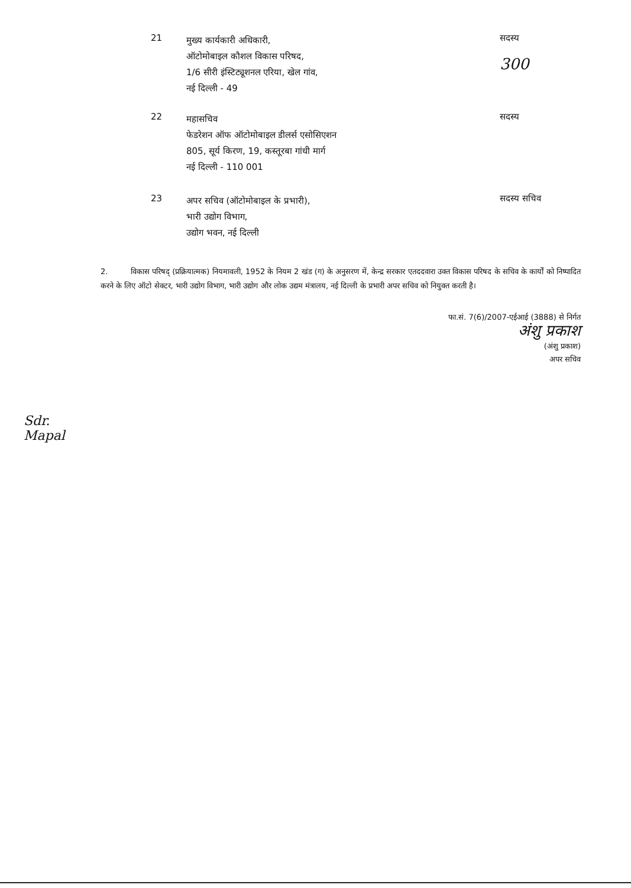21
मुख्य कार्यकारी अधिकारी,
ऑटोमोबाइल कौशल विकास परिषद,
1/6 सीरी इंस्टिट्यूशनल एरिया, खेल गांव,
नई दिल्ली - 49
सदस्य
300
22
महासचिव
फेडरेशन ऑफ ऑटोमोबाइल डीलर्स एसोसिएशन
805, सूर्य किरण, 19, कस्तूरबा गांधी मार्ग
नई दिल्ली - 110 001
सदस्य
23
अपर सचिव (ऑटोमोबाइल के प्रभारी),
भारी उद्योग विभाग,
उद्योग भवन, नई दिल्ली
सदस्य सचिव
2. विकास परिषद् (प्रक्रियात्मक) नियमावली, 1952 के नियम 2 खंड (ग) के अनुसरण में, केन्द्र सरकार एतददवारा उक्त विकास परिषद के सचिव के कार्यों को निष्पादित करने के लिए ऑटो सेक्टर, भारी उद्योग विभाग, भारी उद्योग और लोक उद्यम मंत्रालय, नई दिल्ली के प्रभारी अपर सचिव को नियुक्त करती है।
फा.सं. 7(6)/2007-एईआई (3888) से निर्गत
अंशु प्रकाश
(अंशु प्रकाश)
अपर सचिव
Sdr.
Mapal